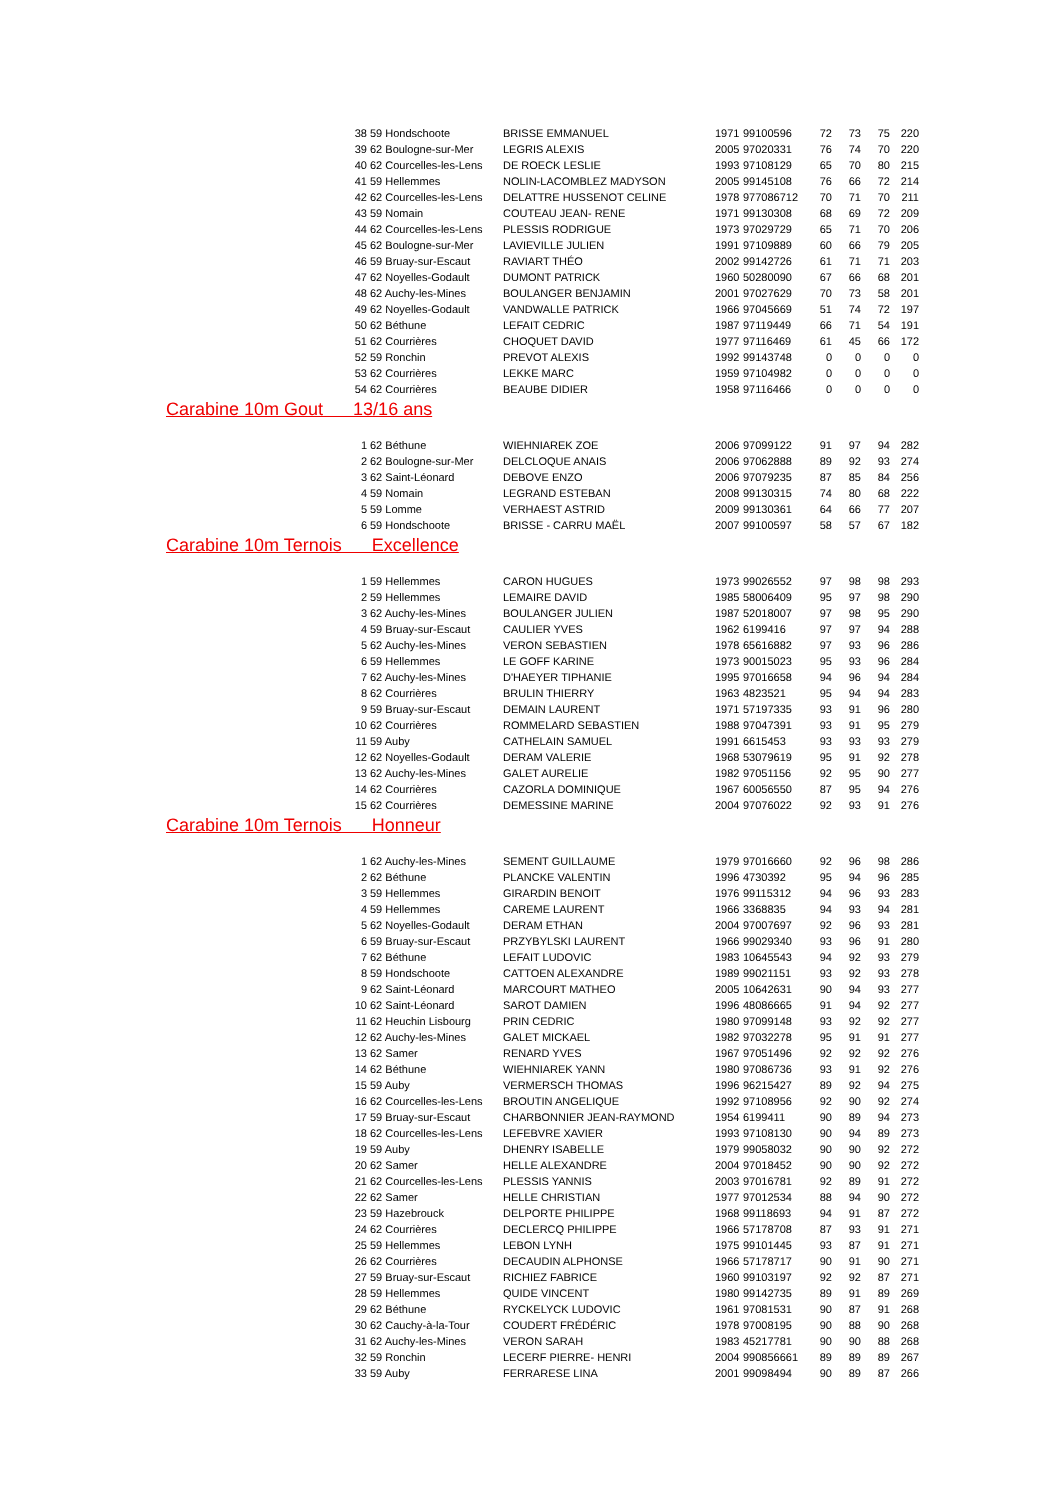| 38 | 59 Hondschoote | BRISSE EMMANUEL | 1971 | 99100596 | 72 | 73 | 75 | 220 |
| 39 | 62 Boulogne-sur-Mer | LEGRIS ALEXIS | 2005 | 97020331 | 76 | 74 | 70 | 220 |
| 40 | 62 Courcelles-les-Lens | DE ROECK LESLIE | 1993 | 97108129 | 65 | 70 | 80 | 215 |
| 41 | 59 Hellemmes | NOLIN-LACOMBLEZ MADYSON | 2005 | 99145108 | 76 | 66 | 72 | 214 |
| 42 | 62 Courcelles-les-Lens | DELATTRE HUSSENOT CELINE | 1978 | 977086712 | 70 | 71 | 70 | 211 |
| 43 | 59 Nomain | COUTEAU JEAN- RENE | 1971 | 99130308 | 68 | 69 | 72 | 209 |
| 44 | 62 Courcelles-les-Lens | PLESSIS RODRIGUE | 1973 | 97029729 | 65 | 71 | 70 | 206 |
| 45 | 62 Boulogne-sur-Mer | LAVIEVILLE JULIEN | 1991 | 97109889 | 60 | 66 | 79 | 205 |
| 46 | 59 Bruay-sur-Escaut | RAVIART THÉO | 2002 | 99142726 | 61 | 71 | 71 | 203 |
| 47 | 62 Noyelles-Godault | DUMONT PATRICK | 1960 | 50280090 | 67 | 66 | 68 | 201 |
| 48 | 62 Auchy-les-Mines | BOULANGER BENJAMIN | 2001 | 97027629 | 70 | 73 | 58 | 201 |
| 49 | 62 Noyelles-Godault | VANDWALLE PATRICK | 1966 | 97045669 | 51 | 74 | 72 | 197 |
| 50 | 62 Béthune | LEFAIT CEDRIC | 1987 | 97119449 | 66 | 71 | 54 | 191 |
| 51 | 62 Courrières | CHOQUET DAVID | 1977 | 97116469 | 61 | 45 | 66 | 172 |
| 52 | 59 Ronchin | PREVOT ALEXIS | 1992 | 99143748 | 0 | 0 | 0 | 0 |
| 53 | 62 Courrières | LEKKE MARC | 1959 | 97104982 | 0 | 0 | 0 | 0 |
| 54 | 62 Courrières | BEAUBE DIDIER | 1958 | 97116466 | 0 | 0 | 0 | 0 |
| Carabine 10m Gout 13/16 ans | | | | | | | | |
| 1 | 62 Béthune | WIEHNIAREK ZOE | 2006 | 97099122 | 91 | 97 | 94 | 282 |
| 2 | 62 Boulogne-sur-Mer | DELCLOQUE ANAIS | 2006 | 97062888 | 89 | 92 | 93 | 274 |
| 3 | 62 Saint-Léonard | DEBOVE ENZO | 2006 | 97079235 | 87 | 85 | 84 | 256 |
| 4 | 59 Nomain | LEGRAND ESTEBAN | 2008 | 99130315 | 74 | 80 | 68 | 222 |
| 5 | 59 Lomme | VERHAEST ASTRID | 2009 | 99130361 | 64 | 66 | 77 | 207 |
| 6 | 59 Hondschoote | BRISSE - CARRU MAËL | 2007 | 99100597 | 58 | 57 | 67 | 182 |
| Carabine 10m Ternois Excellence | | | | | | | | |
| 1 | 59 Hellemmes | CARON HUGUES | 1973 | 99026552 | 97 | 98 | 98 | 293 |
| 2 | 59 Hellemmes | LEMAIRE DAVID | 1985 | 58006409 | 95 | 97 | 98 | 290 |
| 3 | 62 Auchy-les-Mines | BOULANGER JULIEN | 1987 | 52018007 | 97 | 98 | 95 | 290 |
| 4 | 59 Bruay-sur-Escaut | CAULIER YVES | 1962 | 6199416 | 97 | 97 | 94 | 288 |
| 5 | 62 Auchy-les-Mines | VERON SEBASTIEN | 1978 | 65616882 | 97 | 93 | 96 | 286 |
| 6 | 59 Hellemmes | LE GOFF KARINE | 1973 | 90015023 | 95 | 93 | 96 | 284 |
| 7 | 62 Auchy-les-Mines | D'HAEYER TIPHANIE | 1995 | 97016658 | 94 | 96 | 94 | 284 |
| 8 | 62 Courrières | BRULIN THIERRY | 1963 | 4823521 | 95 | 94 | 94 | 283 |
| 9 | 59 Bruay-sur-Escaut | DEMAIN LAURENT | 1971 | 57197335 | 93 | 91 | 96 | 280 |
| 10 | 62 Courrières | ROMMELARD SEBASTIEN | 1988 | 97047391 | 93 | 91 | 95 | 279 |
| 11 | 59 Auby | CATHELAIN SAMUEL | 1991 | 6615453 | 93 | 93 | 93 | 279 |
| 12 | 62 Noyelles-Godault | DERAM VALERIE | 1968 | 53079619 | 95 | 91 | 92 | 278 |
| 13 | 62 Auchy-les-Mines | GALET AURELIE | 1982 | 97051156 | 92 | 95 | 90 | 277 |
| 14 | 62 Courrières | CAZORLA DOMINIQUE | 1967 | 60056550 | 87 | 95 | 94 | 276 |
| 15 | 62 Courrières | DEMESSINE MARINE | 2004 | 97076022 | 92 | 93 | 91 | 276 |
| Carabine 10m Ternois Honneur | | | | | | | | |
| 1 | 62 Auchy-les-Mines | SEMENT GUILLAUME | 1979 | 97016660 | 92 | 96 | 98 | 286 |
| 2 | 62 Béthune | PLANCKE VALENTIN | 1996 | 4730392 | 95 | 94 | 96 | 285 |
| 3 | 59 Hellemmes | GIRARDIN BENOIT | 1976 | 99115312 | 94 | 96 | 93 | 283 |
| 4 | 59 Hellemmes | CAREME LAURENT | 1966 | 3368835 | 94 | 93 | 94 | 281 |
| 5 | 62 Noyelles-Godault | DERAM ETHAN | 2004 | 97007697 | 92 | 96 | 93 | 281 |
| 6 | 59 Bruay-sur-Escaut | PRZYBYLSKI LAURENT | 1966 | 99029340 | 93 | 96 | 91 | 280 |
| 7 | 62 Béthune | LEFAIT LUDOVIC | 1983 | 10645543 | 94 | 92 | 93 | 279 |
| 8 | 59 Hondschoote | CATTOEN ALEXANDRE | 1989 | 99021151 | 93 | 92 | 93 | 278 |
| 9 | 62 Saint-Léonard | MARCOURT MATHEO | 2005 | 10642631 | 90 | 94 | 93 | 277 |
| 10 | 62 Saint-Léonard | SAROT DAMIEN | 1996 | 48086665 | 91 | 94 | 92 | 277 |
| 11 | 62 Heuchin Lisbourg | PRIN CEDRIC | 1980 | 97099148 | 93 | 92 | 92 | 277 |
| 12 | 62 Auchy-les-Mines | GALET MICKAEL | 1982 | 97032278 | 95 | 91 | 91 | 277 |
| 13 | 62 Samer | RENARD YVES | 1967 | 97051496 | 92 | 92 | 92 | 276 |
| 14 | 62 Béthune | WIEHNIAREK YANN | 1980 | 97086736 | 93 | 91 | 92 | 276 |
| 15 | 59 Auby | VERMERSCH THOMAS | 1996 | 96215427 | 89 | 92 | 94 | 275 |
| 16 | 62 Courcelles-les-Lens | BROUTIN ANGELIQUE | 1992 | 97108956 | 92 | 90 | 92 | 274 |
| 17 | 59 Bruay-sur-Escaut | CHARBONNIER JEAN-RAYMOND | 1954 | 6199411 | 90 | 89 | 94 | 273 |
| 18 | 62 Courcelles-les-Lens | LEFEBVRE XAVIER | 1993 | 97108130 | 90 | 94 | 89 | 273 |
| 19 | 59 Auby | DHENRY ISABELLE | 1979 | 99058032 | 90 | 90 | 92 | 272 |
| 20 | 62 Samer | HELLE ALEXANDRE | 2004 | 97018452 | 90 | 90 | 92 | 272 |
| 21 | 62 Courcelles-les-Lens | PLESSIS YANNIS | 2003 | 97016781 | 92 | 89 | 91 | 272 |
| 22 | 62 Samer | HELLE CHRISTIAN | 1977 | 97012534 | 88 | 94 | 90 | 272 |
| 23 | 59 Hazebrouck | DELPORTE PHILIPPE | 1968 | 99118693 | 94 | 91 | 87 | 272 |
| 24 | 62 Courrières | DECLERCQ PHILIPPE | 1966 | 57178708 | 87 | 93 | 91 | 271 |
| 25 | 59 Hellemmes | LEBON LYNH | 1975 | 99101445 | 93 | 87 | 91 | 271 |
| 26 | 62 Courrières | DECAUDIN ALPHONSE | 1966 | 57178717 | 90 | 91 | 90 | 271 |
| 27 | 59 Bruay-sur-Escaut | RICHIEZ FABRICE | 1960 | 99103197 | 92 | 92 | 87 | 271 |
| 28 | 59 Hellemmes | QUIDE VINCENT | 1980 | 99142735 | 89 | 91 | 89 | 269 |
| 29 | 62 Béthune | RYCKELYCK LUDOVIC | 1961 | 97081531 | 90 | 87 | 91 | 268 |
| 30 | 62 Cauchy-à-la-Tour | COUDERT FRÉDÉRIC | 1978 | 97008195 | 90 | 88 | 90 | 268 |
| 31 | 62 Auchy-les-Mines | VERON SARAH | 1983 | 45217781 | 90 | 90 | 88 | 268 |
| 32 | 59 Ronchin | LECERF PIERRE- HENRI | 2004 | 990856661 | 89 | 89 | 89 | 267 |
| 33 | 59 Auby | FERRARESE LINA | 2001 | 99098494 | 90 | 89 | 87 | 266 |